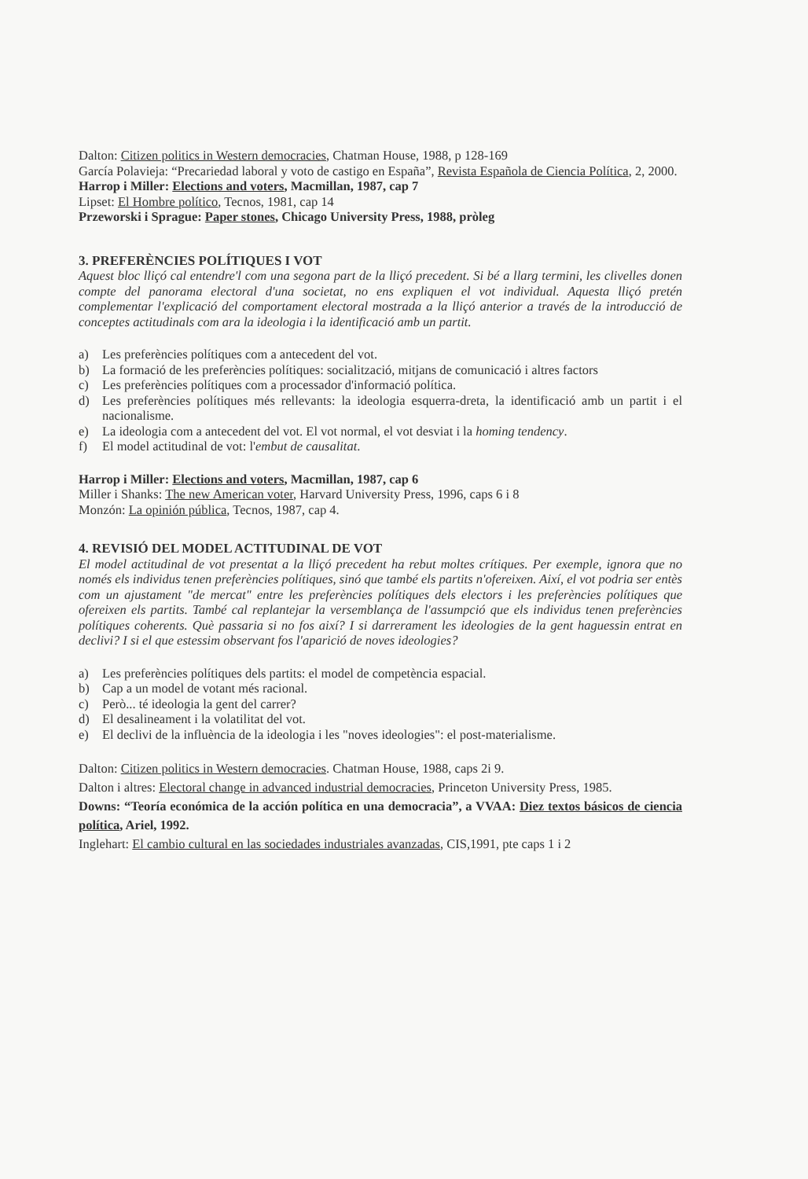Dalton: Citizen politics in Western democracies, Chatman House, 1988, p 128-169
García Polavieja: “Precariedad laboral y voto de castigo en España”, Revista Española de Ciencia Política, 2, 2000.
Harrop i Miller: Elections and voters, Macmillan, 1987, cap 7
Lipset: El Hombre político, Tecnos, 1981, cap 14
Przeworski i Sprague: Paper stones, Chicago University Press, 1988, pròleg
3. PREFERÈNCIES POLÍTIQUES I VOT
Aquest bloc lliçó cal entendre'l com una segona part de la lliçó precedent. Si bé a llarg termini, les clivelles donen compte del panorama electoral d'una societat, no ens expliquen el vot individual. Aquesta lliçó pretén complementar l'explicació del comportament electoral mostrada a la lliçó anterior a través de la introducció de conceptes actitudinals com ara la ideologia i la identificació amb un partit.
a) Les preferències polítiques com a antecedent del vot.
b) La formació de les preferències polítiques: socialització, mitjans de comunicació i altres factors
c) Les preferències polítiques com a processador d'informació política.
d) Les preferències polítiques més rellevants: la ideologia esquerra-dreta, la identificació amb un partit i el nacionalisme.
e) La ideologia com a antecedent del vot. El vot normal, el vot desviat i la homing tendency.
f) El model actitudinal de vot: l'embut de causalitat.
Harrop i Miller: Elections and voters, Macmillan, 1987, cap 6
Miller i Shanks: The new American voter, Harvard University Press, 1996, caps 6 i 8
Monzón: La opinión pública, Tecnos, 1987, cap 4.
4. REVISIÓ DEL MODEL ACTITUDINAL DE VOT
El model actitudinal de vot presentat a la lliçó precedent ha rebut moltes crítiques. Per exemple, ignora que no només els individus tenen preferències polítiques, sinó que també els partits n'ofereixen. Així, el vot podria ser entès com un ajustament "de mercat" entre les preferències polítiques dels electors i les preferències polítiques que ofereixen els partits. També cal replantejar la versemblança de l'assumpció que els individus tenen preferències polítiques coherents. Què passaria si no fos així? I si darrerament les ideologies de la gent haguessin entrat en declivi? I si el que estessim observant fos l'aparició de noves ideologies?
a) Les preferències polítiques dels partits: el model de competència espacial.
b) Cap a un model de votant més racional.
c) Però... té ideologia la gent del carrer?
d) El desalineament i la volatilitat del vot.
e) El declivi de la influència de la ideologia i les "noves ideologies": el post-materialisme.
Dalton: Citizen politics in Western democracies. Chatman House, 1988, caps 2i 9.
Dalton i altres: Electoral change in advanced industrial democracies, Princeton University Press, 1985.
Downs: “Teoría económica de la acción política en una democracia”, a VVAA: Diez textos básicos de ciencia política, Ariel, 1992.
Inglehart: El cambio cultural en las sociedades industriales avanzadas, CIS,1991, pte caps 1 i 2